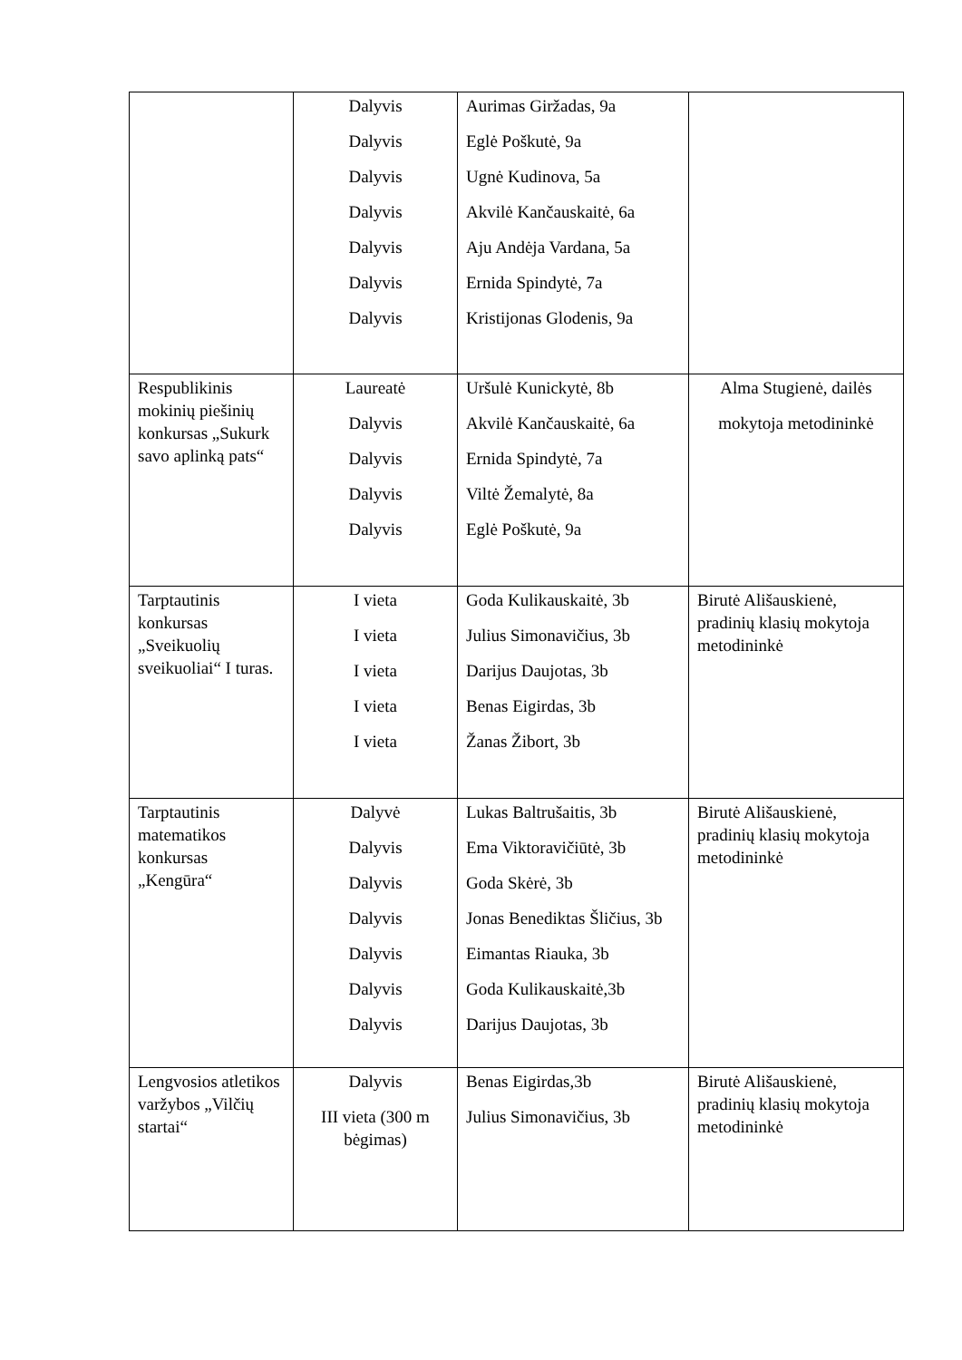| | Dalyvis Dalyvis Dalyvis Dalyvis Dalyvis Dalyvis Dalyvis | Aurimas Giržadas, 9a Eglė Poškutė, 9a Ugnė Kudinova, 5a Akvilė Kančauskaitė, 6a Aju Andėja Vardana, 5a Ernida Spindytė, 7a Kristijonas Glodenis, 9a | |
| Respublikinis mokinių piešinių konkursas „Sukurk savo aplinką pats“ | Laureatė Dalyvis Dalyvis Dalyvis Dalyvis | Uršulė Kunickytė, 8b Akvilė Kančauskaitė, 6a Ernida Spindytė, 7a Viltė Žemalytė, 8a Eglė Poškutė, 9a | Alma Stugienė, dailės mokytoja metodininkė |
| Tarptautinis konkursas „Sveikuolių sveikuoliai“ I turas. | I vieta I vieta I vieta I vieta I vieta | Goda Kulikauskaitė, 3b Julius Simonavičius, 3b Darijus Daujotas, 3b Benas Eigirdas, 3b Žanas Žibort, 3b | Birutė Ališauskienė, pradinių klasių mokytoja metodininkė |
| Tarptautinis matematikos konkursas „Kengūra“ | Dalyvė Dalyvis Dalyvis Dalyvis Dalyvis Dalyvis Dalyvis | Lukas Baltrušaitis, 3b Ema Viktoravičiūtė, 3b Goda Skėrė, 3b Jonas Benediktas Šličius, 3b Eimantas Riauka, 3b Goda Kulikauskaitė,3b Darijus Daujotas, 3b | Birutė Ališauskienė, pradinių klasių mokytoja metodininkė |
| Lengvosios atletikos varžybos „Vilčių startai“ | Dalyvis III vieta (300 m bėgimas) | Benas Eigirdas,3b Julius Simonavičius, 3b | Birutė Ališauskienė, pradinių klasių mokytoja metodininkė |